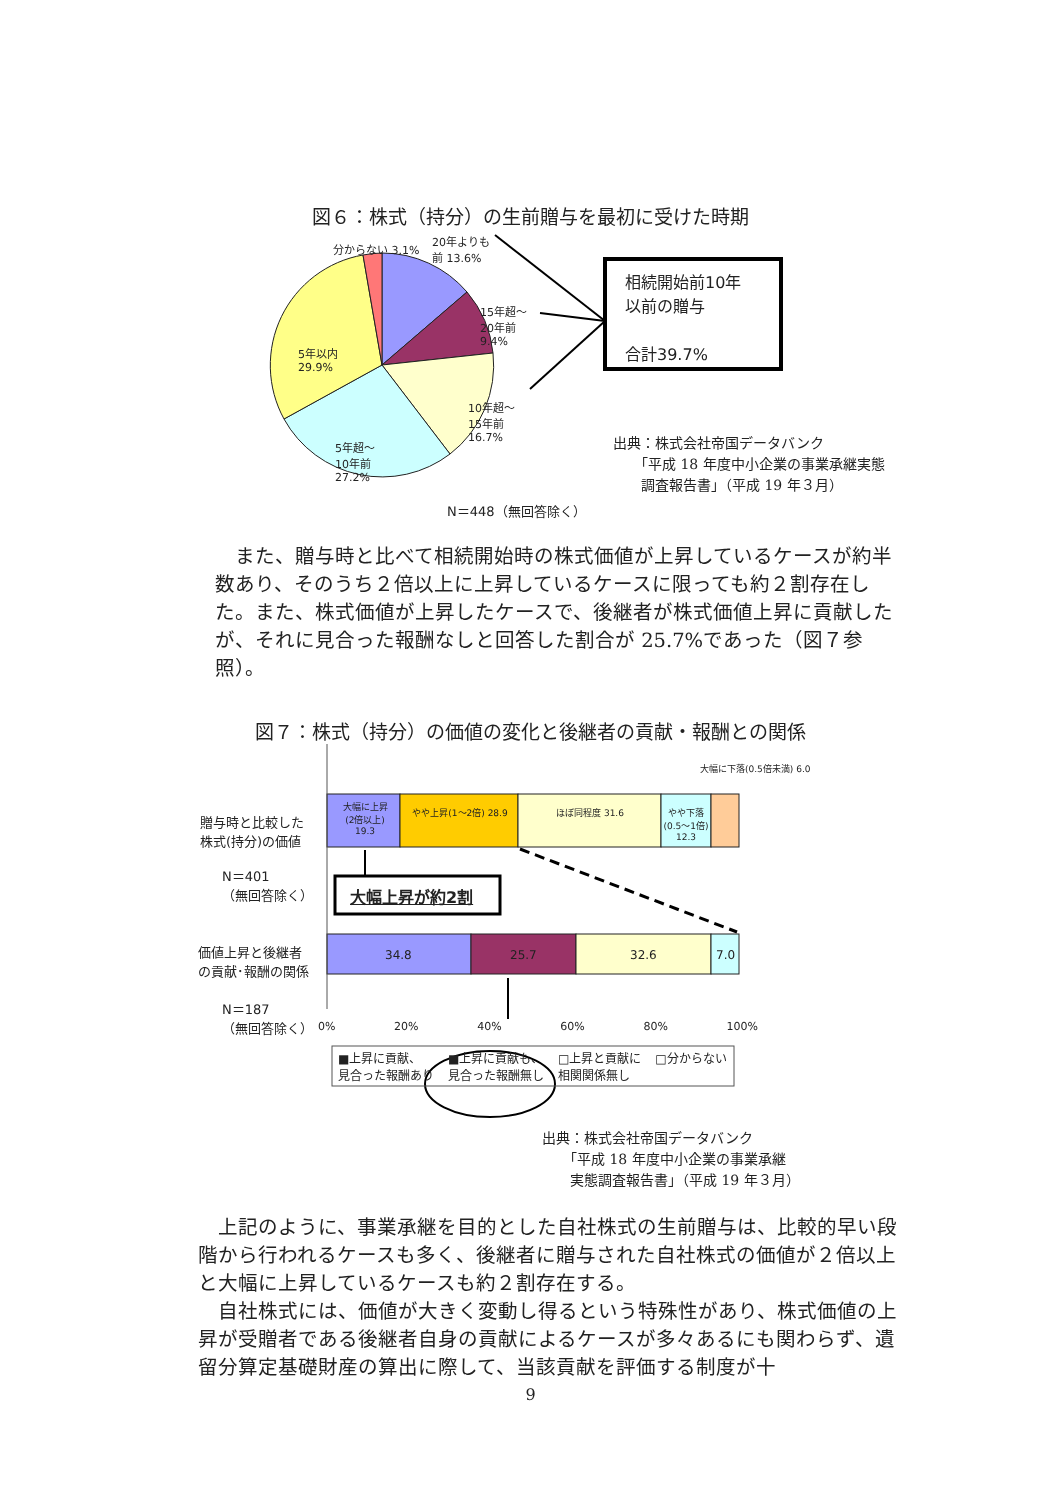図６：株式（持分）の生前贈与を最初に受けた時期
分からない 3.1%
20年よりも前 13.6%
15年超～20年前 9.4%
5年以内 29.9%
10年超～15年前 16.7%
5年超～10年前 27.2%
N＝448（無回答除く）
相続開始前10年
以前の贈与
合計39.7%
出典：株式会社帝国データバンク
　　「平成 18 年度中小企業の事業承継実態
　　調査報告書」（平成 19 年３月）
　また、贈与時と比べて相続開始時の株式価値が上昇しているケースが約半数あり、そのうち２倍以上に上昇しているケースに限っても約２割存在した。また、株式価値が上昇したケースで、後継者が株式価値上昇に貢献したが、それに見合った報酬なしと回答した割合が 25.7%であった（図７参照）。
図７：株式（持分）の価値の変化と後継者の貢献・報酬との関係
大幅に上昇(2倍以上) 19.3
やや上昇(1～2倍) 28.9
ほぼ同程度 31.6
やや下落(0.5～1倍) 12.3
大幅に下落(0.5倍未満) 6.0
贈与時と比較した
株式(持分)の価値
N＝401
（無回答除く）
大幅上昇が約2割
価値上昇と後継者
の貢献･報酬の関係
34.8 25.7 32.6 7.0
N＝187
（無回答除く）
0% 20% 40% 60% 80% 100%
■上昇に貢献、
見合った報酬あり ■上昇に貢献も、
見合った報酬無し □上昇と貢献に
相関関係無し □分からない
出典：株式会社帝国データバンク
　　「平成 18 年度中小企業の事業承継
　　実態調査報告書」（平成 19 年３月）
　上記のように、事業承継を目的とした自社株式の生前贈与は、比較的早い段階から行われるケースも多く、後継者に贈与された自社株式の価値が２倍以上と大幅に上昇しているケースも約２割存在する。
　自社株式には、価値が大きく変動し得るという特殊性があり、株式価値の上昇が受贈者である後継者自身の貢献によるケースが多々あるにも関わらず、遺留分算定基礎財産の算出に際して、当該貢献を評価する制度が十
9